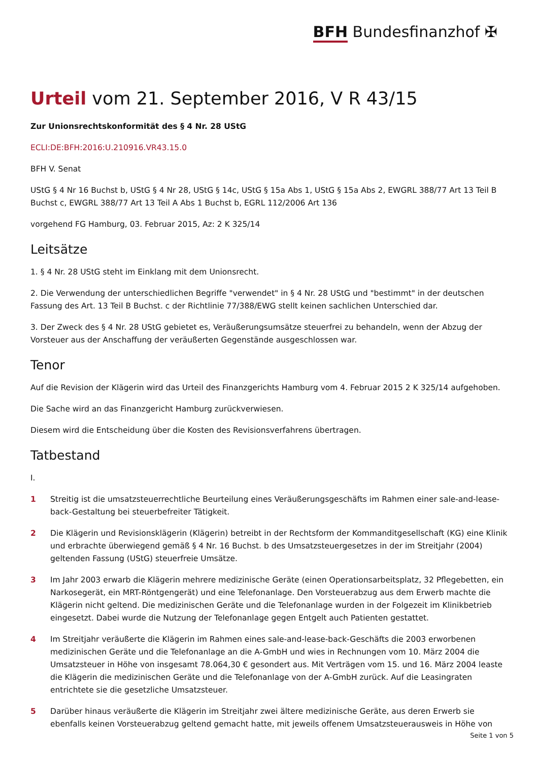BFH Bundesfinanzhof ✠
Urteil vom 21. September 2016, V R 43/15
Zur Unionsrechtskonformität des § 4 Nr. 28 UStG
ECLI:DE:BFH:2016:U.210916.VR43.15.0
BFH V. Senat
UStG § 4 Nr 16 Buchst b, UStG § 4 Nr 28, UStG § 14c, UStG § 15a Abs 1, UStG § 15a Abs 2, EWGRL 388/77 Art 13 Teil B Buchst c, EWGRL 388/77 Art 13 Teil A Abs 1 Buchst b, EGRL 112/2006 Art 136
vorgehend FG Hamburg, 03. Februar 2015, Az: 2 K 325/14
Leitsätze
1. § 4 Nr. 28 UStG steht im Einklang mit dem Unionsrecht.
2. Die Verwendung der unterschiedlichen Begriffe "verwendet" in § 4 Nr. 28 UStG und "bestimmt" in der deutschen Fassung des Art. 13 Teil B Buchst. c der Richtlinie 77/388/EWG stellt keinen sachlichen Unterschied dar.
3. Der Zweck des § 4 Nr. 28 UStG gebietet es, Veräußerungsumsätze steuerfrei zu behandeln, wenn der Abzug der Vorsteuer aus der Anschaffung der veräußerten Gegenstände ausgeschlossen war.
Tenor
Auf die Revision der Klägerin wird das Urteil des Finanzgerichts Hamburg vom 4. Februar 2015 2 K 325/14 aufgehoben.
Die Sache wird an das Finanzgericht Hamburg zurückverwiesen.
Diesem wird die Entscheidung über die Kosten des Revisionsverfahrens übertragen.
Tatbestand
I.
1 Streitig ist die umsatzsteuerrechtliche Beurteilung eines Veräußerungsgeschäfts im Rahmen einer sale-and-lease-back-Gestaltung bei steuerbefreiter Tätigkeit.
2 Die Klägerin und Revisionsklägerin (Klägerin) betreibt in der Rechtsform der Kommanditgesellschaft (KG) eine Klinik und erbrachte überwiegend gemäß § 4 Nr. 16 Buchst. b des Umsatzsteuergesetzes in der im Streitjahr (2004) geltenden Fassung (UStG) steuerfreie Umsätze.
3 Im Jahr 2003 erwarb die Klägerin mehrere medizinische Geräte (einen Operationsarbeitsplatz, 32 Pflegebetten, ein Narkosegerät, ein MRT-Röntgengerät) und eine Telefonanlage. Den Vorsteuerabzug aus dem Erwerb machte die Klägerin nicht geltend. Die medizinischen Geräte und die Telefonanlage wurden in der Folgezeit im Klinikbetrieb eingesetzt. Dabei wurde die Nutzung der Telefonanlage gegen Entgelt auch Patienten gestattet.
4 Im Streitjahr veräußerte die Klägerin im Rahmen eines sale-and-lease-back-Geschäfts die 2003 erworbenen medizinischen Geräte und die Telefonanlage an die A-GmbH und wies in Rechnungen vom 10. März 2004 die Umsatzsteuer in Höhe von insgesamt 78.064,30 € gesondert aus. Mit Verträgen vom 15. und 16. März 2004 leaste die Klägerin die medizinischen Geräte und die Telefonanlage von der A-GmbH zurück. Auf die Leasingraten entrichtete sie die gesetzliche Umsatzsteuer.
5 Darüber hinaus veräußerte die Klägerin im Streitjahr zwei ältere medizinische Geräte, aus deren Erwerb sie ebenfalls keinen Vorsteuerabzug geltend gemacht hatte, mit jeweils offenem Umsatzsteuerausweis in Höhe von
Seite 1 von 5